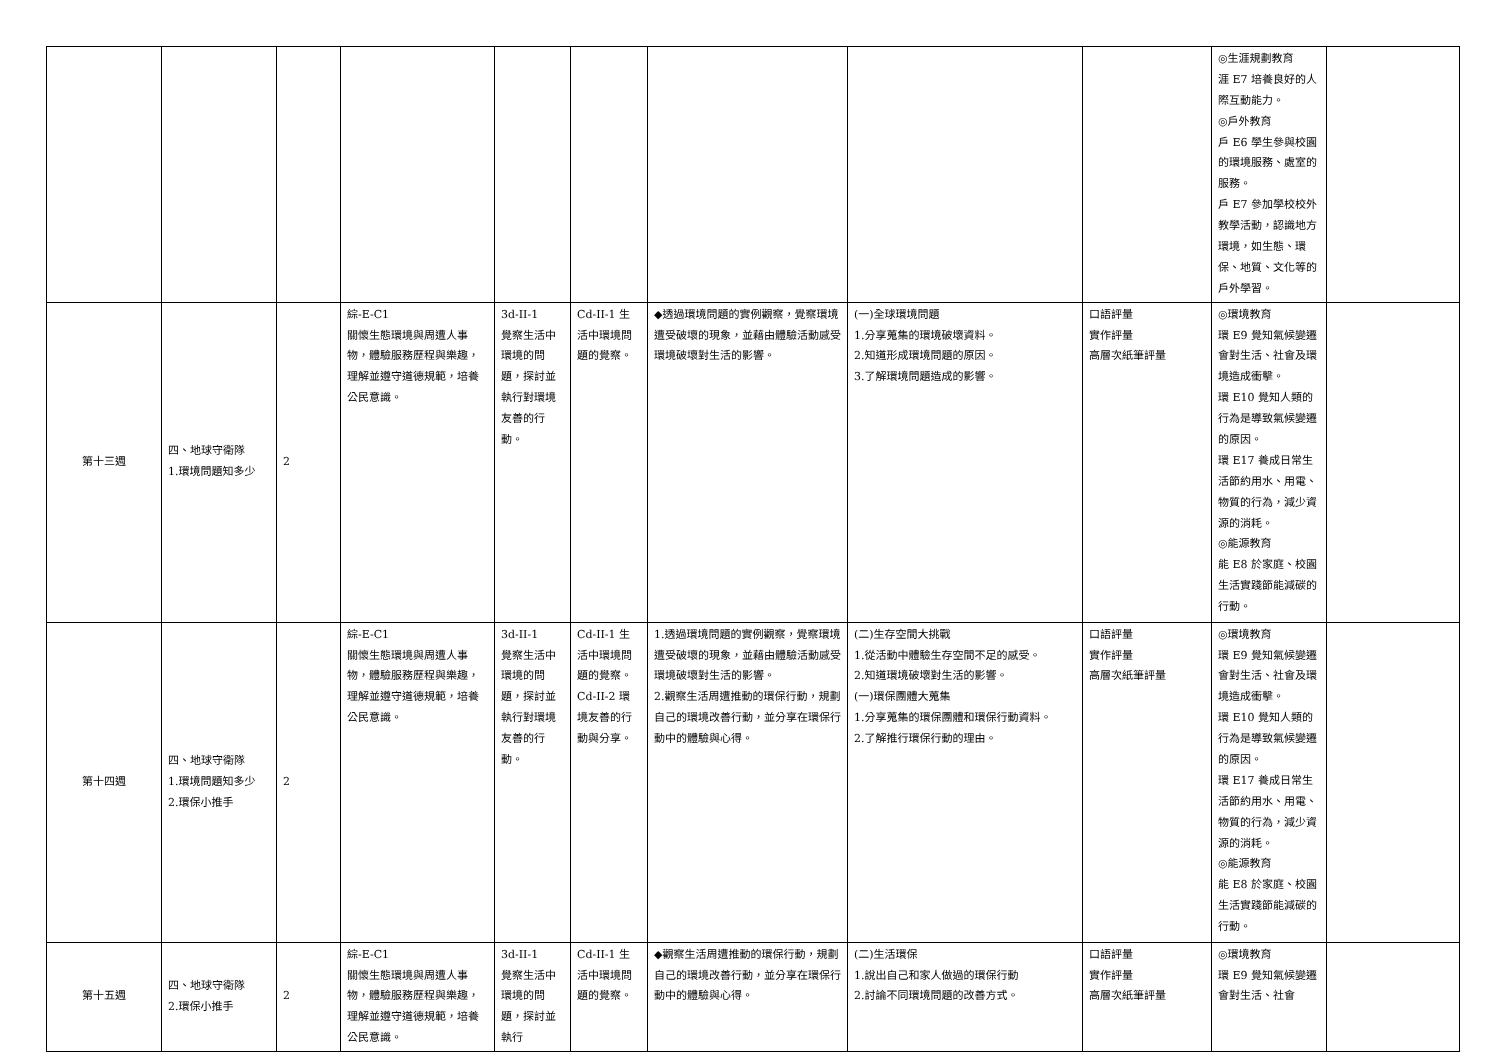| | | | | | | | | | ◎生涯規劃教育 涯 E7 培養良好的人際互動能力。 ◎戶外教育 戶 E6 學生參與校園的環境服務、處室的服務。 戶 E7 參加學校校外教學活動，認識地方環境，如生態、環保、地質、文化等的戶外學習。 | |
| 第十三週 | 四、地球守衛隊 1.環境問題知多少 | 2 | 綜-E-C1 關懷生態環境與周遭人事物，體驗服務歷程與樂趣，理解並遵守道德規範，培養公民意識。 | 3d-II-1 覺察生活中環境的問題，探討並執行對環境友善的行動。 | Cd-II-1 生活中環境問題的覺察。 | ◆透過環境問題的實例觀察，覺察環境遭受破壞的現象，並藉由體驗活動感受環境破壞對生活的影響。 | (一)全球環境問題 1.分享蒐集的環境破壞資料。 2.知道形成環境問題的原因。 3.了解環境問題造成的影響。 | 口語評量 實作評量 高層次紙筆評量 | ◎環境教育 環 E9 覺知氣候變遷會對生活、社會及環境造成衝擊。 環 E10 覺知人類的行為是導致氣候變遷的原因。 環 E17 養成日常生活節約用水、用電、物質的行為，減少資源的消耗。 ◎能源教育 能 E8 於家庭、校園生活實踐節能減碳的行動。 | |
| 第十四週 | 四、地球守衛隊 1.環境問題知多少 2.環保小推手 | 2 | 綜-E-C1 關懷生態環境與周遭人事物，體驗服務歷程與樂趣，理解並遵守道德規範，培養公民意識。 | 3d-II-1 覺察生活中環境的問題，探討並執行對環境友善的行動。 | Cd-II-1 生活中環境問題的覺察。 Cd-II-2 環境友善的行動與分享。 | 1.透過環境問題的實例觀察，覺察環境遭受破壞的現象，並藉由體驗活動感受環境破壞對生活的影響。 2.觀察生活周遭推動的環保行動，規劃自己的環境改善行動，並分享在環保行動中的體驗與心得。 | (二)生存空間大挑戰 1.從活動中體驗生存空間不足的感受。 2.知道環境破壞對生活的影響。 (一)環保團體大蒐集 1.分享蒐集的環保團體和環保行動資料。 2.了解推行環保行動的理由。 | 口語評量 實作評量 高層次紙筆評量 | ◎環境教育 環 E9 覺知氣候變遷會對生活、社會及環境造成衝擊。 環 E10 覺知人類的行為是導致氣候變遷的原因。 環 E17 養成日常生活節約用水、用電、物質的行為，減少資源的消耗。 ◎能源教育 能 E8 於家庭、校園生活實踐節能減碳的行動。 | |
| 第十五週 | 四、地球守衛隊 2.環保小推手 | 2 | 綜-E-C1 關懷生態環境與周遭人事物，體驗服務歷程與樂趣，理解並遵守道德規範，培養公民意識。 | 3d-II-1 覺察生活中環境的問題，探討並執行 | Cd-II-1 生活中環境問題的覺察。 | ◆觀察生活周遭推動的環保行動，規劃自己的環境改善行動，並分享在環保行動中的體驗與心得。 | (二)生活環保 1.說出自己和家人做過的環保行動 2.討論不同環境問題的改善方式。 | 口語評量 實作評量 高層次紙筆評量 | ◎環境教育 環 E9 覺知氣候變遷會對生活、社會 | |